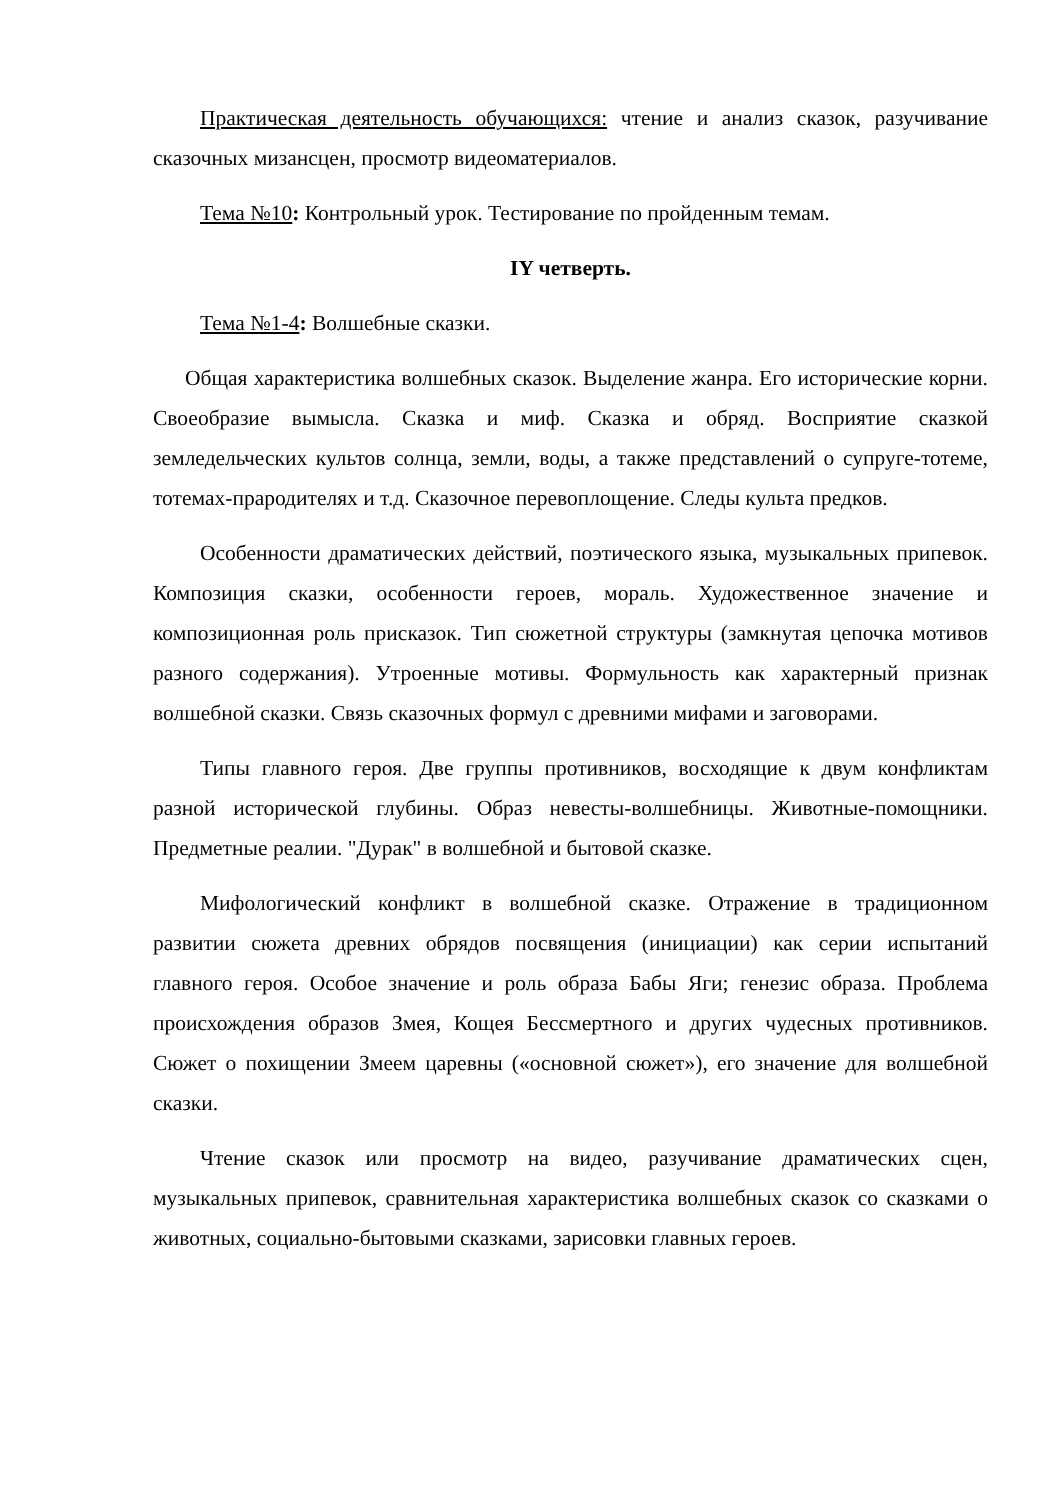Практическая деятельность обучающихся: чтение и анализ сказок, разучивание сказочных мизансцен, просмотр видеоматериалов.
Тема №10: Контрольный урок. Тестирование по пройденным темам.
IY четверть.
Тема №1-4: Волшебные сказки.
Общая характеристика волшебных сказок. Выделение жанра. Его исторические корни. Своеобразие вымысла. Сказка и миф. Сказка и обряд. Восприятие сказкой земледельческих культов солнца, земли, воды, а также представлений о супруге-тотеме, тотемах-прародителях и т.д. Сказочное перевоплощение. Следы культа предков.
Особенности драматических действий, поэтического языка, музыкальных припевок. Композиция сказки, особенности героев, мораль. Художественное значение и композиционная роль присказок. Тип сюжетной структуры (замкнутая цепочка мотивов разного содержания). Утроенные мотивы. Формульность как характерный признак волшебной сказки. Связь сказочных формул с древними мифами и заговорами.
Типы главного героя. Две группы противников, восходящие к двум конфликтам разной исторической глубины. Образ невесты-волшебницы. Животные-помощники. Предметные реалии. "Дурак" в волшебной и бытовой сказке.
Мифологический конфликт в волшебной сказке. Отражение в традиционном развитии сюжета древних обрядов посвящения (инициации) как серии испытаний главного героя. Особое значение и роль образа Бабы Яги; генезис образа. Проблема происхождения образов Змея, Кощея Бессмертного и других чудесных противников. Сюжет о похищении Змеем царевны («основной сюжет»), его значение для волшебной сказки.
Чтение сказок или просмотр на видео, разучивание драматических сцен, музыкальных припевок, сравнительная характеристика волшебных сказок со сказками о животных, социально-бытовыми сказками, зарисовки главных героев.